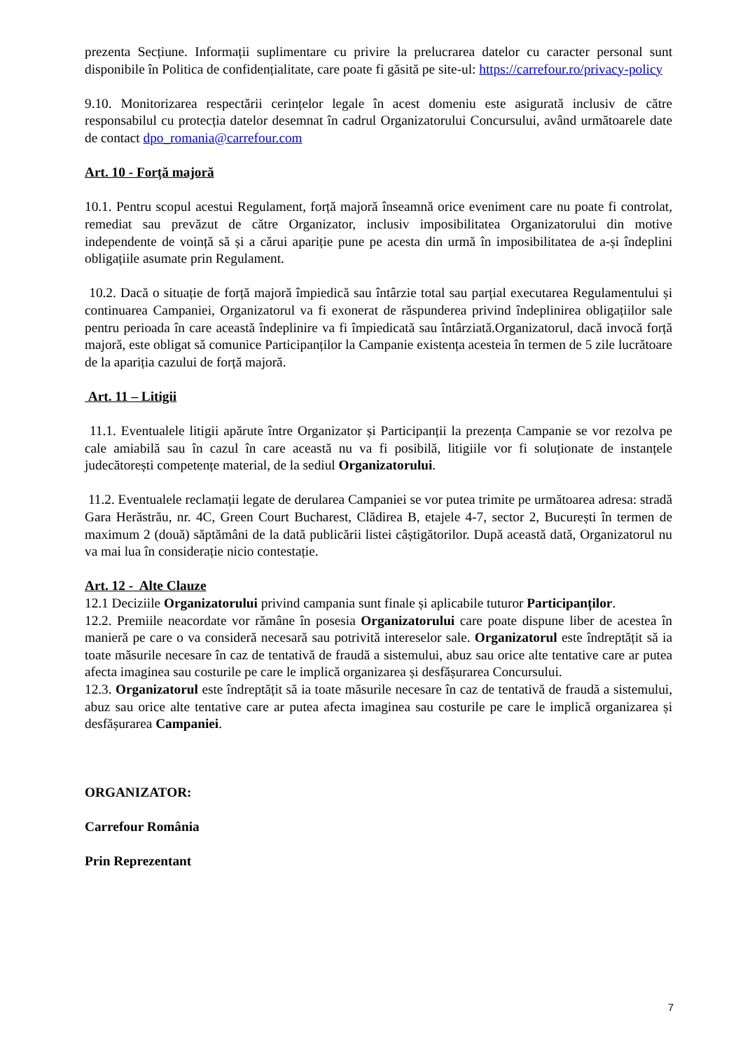prezenta Secțiune. Informații suplimentare cu privire la prelucrarea datelor cu caracter personal sunt disponibile în Politica de confidențialitate, care poate fi găsită pe site-ul: https://carrefour.ro/privacy-policy
9.10. Monitorizarea respectării cerințelor legale în acest domeniu este asigurată inclusiv de către responsabilul cu protecția datelor desemnat în cadrul Organizatorului Concursului, având următoarele date de contact dpo_romania@carrefour.com
Art. 10 - Forță majoră
10.1. Pentru scopul acestui Regulament, forță majoră înseamnă orice eveniment care nu poate fi controlat, remediat sau prevăzut de către Organizator, inclusiv imposibilitatea Organizatorului din motive independente de voință să și a cărui apariție pune pe acesta din urmă în imposibilitatea de a-și îndeplini obligațiile asumate prin Regulament.
10.2. Dacă o situație de forță majoră împiedică sau întârzie total sau parțial executarea Regulamentului și continuarea Campaniei, Organizatorul va fi exonerat de răspunderea privind îndeplinirea obligațiilor sale pentru perioada în care această îndeplinire va fi împiedicată sau întârziată.Organizatorul, dacă invocă forță majoră, este obligat să comunice Participanților la Campanie existența acesteia în termen de 5 zile lucrătoare de la apariția cazului de forță majoră.
Art. 11 – Litigii
11.1. Eventualele litigii apărute între Organizator și Participanții la prezența Campanie se vor rezolva pe cale amiabilă sau în cazul în care această nu va fi posibilă, litigiile vor fi soluționate de instanțele judecătorești competențe material, de la sediul Organizatorului.
11.2. Eventualele reclamații legate de derularea Campaniei se vor putea trimite pe următoarea adresa: stradă Gara Herăstrău, nr. 4C, Green Court Bucharest, Clădirea B, etajele 4-7, sector 2, București în termen de maximum 2 (două) săptămâni de la dată publicării listei câștigătorilor. După această dată, Organizatorul nu va mai lua în considerație nicio contestație.
Art. 12 - Alte Clauze
12.1 Deciziile Organizatorului privind campania sunt finale și aplicabile tuturor Participanților.
12.2. Premiile neacordate vor rămâne în posesia Organizatorului care poate dispune liber de acestea în manieră pe care o va consideră necesară sau potrivită intereselor sale. Organizatorul este îndreptățit să ia toate măsurile necesare în caz de tentativă de fraudă a sistemului, abuz sau orice alte tentative care ar putea afecta imaginea sau costurile pe care le implică organizarea și desfășurarea Concursului.
12.3. Organizatorul este îndreptățit să ia toate măsurile necesare în caz de tentativă de fraudă a sistemului, abuz sau orice alte tentative care ar putea afecta imaginea sau costurile pe care le implică organizarea și desfășurarea Campaniei.
ORGANIZATOR:
Carrefour România
Prin Reprezentant
7